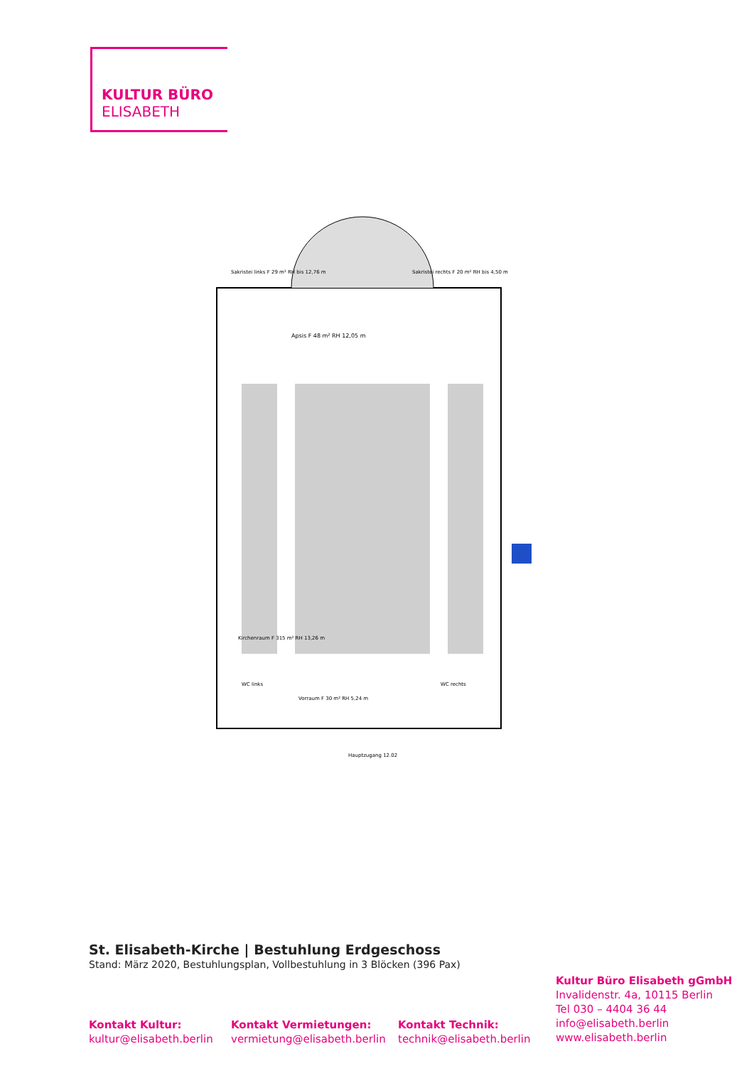KULTUR BÜRO
ELISABETH
Apsis F 48 m² RH 12,05 m
Sakristei links F 29 m² RH bis 12,76 m
Sakristei rechts F 20 m² RH bis 4,50 m
Kirchenraum F 315 m² RH 13,26 m
WC links
WC rechts
Vorraum F 30 m² RH 5,24 m
Hauptzugang 12.02
St. Elisabeth-Kirche | Bestuhlung Erdgeschoss
Stand: März 2020, Bestuhlungsplan, Vollbestuhlung in 3 Blöcken (396 Pax)
Kultur Büro Elisabeth gGmbH
Invalidenstr. 4a, 10115 Berlin
Tel 030 – 4404 36 44
info@elisabeth.berlin
www.elisabeth.berlin
Kontakt Kultur:
kultur@elisabeth.berlin
Kontakt Vermietungen:
vermietung@elisabeth.berlin
Kontakt Technik:
technik@elisabeth.berlin